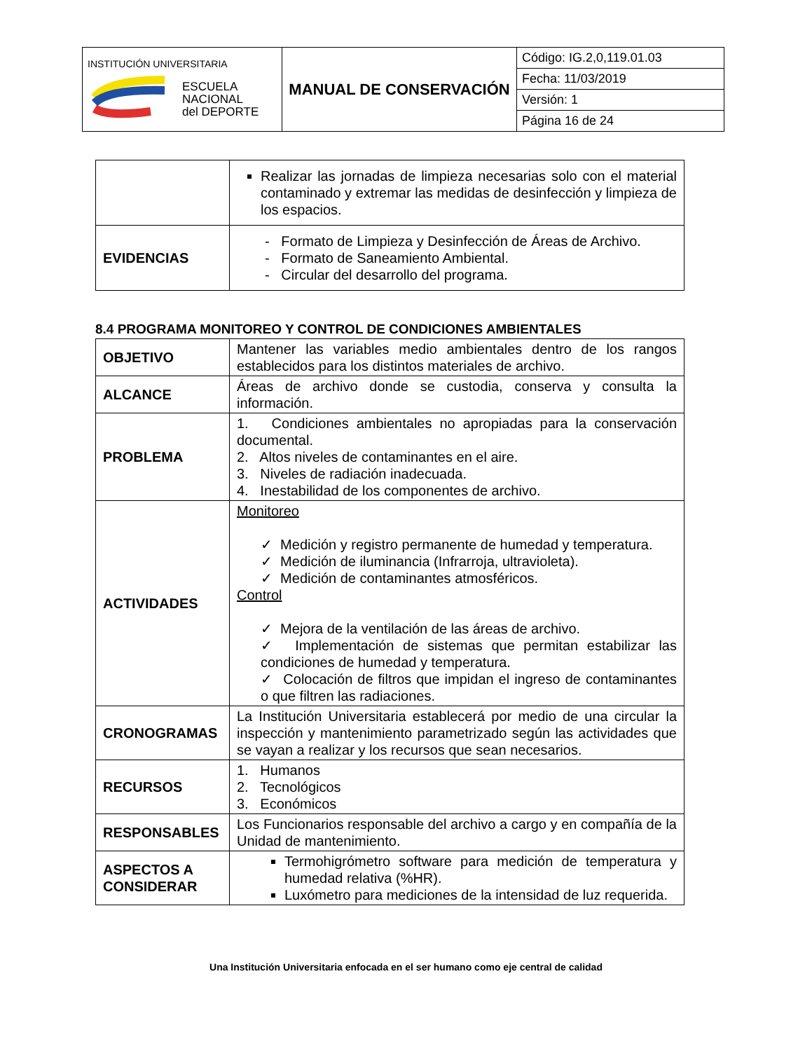| INSTITUCIÓN UNIVERSITARIA ESCUELA NACIONAL del DEPORTE | MANUAL DE CONSERVACIÓN | Código: IG.2,0,119.01.03 |
| | | Fecha: 11/03/2019 |
| | | Versión: 1 |
| | | Página 16 de 24 |
| | Realizar las jornadas de limpieza necesarias solo con el material contaminado y extremar las medidas de desinfección y limpieza de los espacios. |
| EVIDENCIAS | - Formato de Limpieza y Desinfección de Áreas de Archivo. - Formato de Saneamiento Ambiental. - Circular del desarrollo del programa. |
8.4 PROGRAMA MONITOREO Y CONTROL DE CONDICIONES AMBIENTALES
| OBJETIVO | Mantener las variables medio ambientales dentro de los rangos establecidos para los distintos materiales de archivo. |
| ALCANCE | Áreas de archivo donde se custodia, conserva y consulta la información. |
| PROBLEMA | 1. Condiciones ambientales no apropiadas para la conservación documental. 2. Altos niveles de contaminantes en el aire. 3. Niveles de radiación inadecuada. 4. Inestabilidad de los componentes de archivo. |
| ACTIVIDADES | Monitoreo ✓ Medición y registro permanente de humedad y temperatura. ✓ Medición de iluminancia (Infrarroja, ultravioleta). ✓ Medición de contaminantes atmosféricos. Control ✓ Mejora de la ventilación de las áreas de archivo. ✓ Implementación de sistemas que permitan estabilizar las condiciones de humedad y temperatura. ✓ Colocación de filtros que impidan el ingreso de contaminantes o que filtren las radiaciones. |
| CRONOGRAMAS | La Institución Universitaria establecerá por medio de una circular la inspección y mantenimiento parametrizado según las actividades que se vayan a realizar y los recursos que sean necesarios. |
| RECURSOS | 1. Humanos 2. Tecnológicos 3. Económicos |
| RESPONSABLES | Los Funcionarios responsable del archivo a cargo y en compañía de la Unidad de mantenimiento. |
| ASPECTOS A CONSIDERAR | Termohigrómetro software para medición de temperatura y humedad relativa (%HR). Luxómetro para mediciones de la intensidad de luz requerida. |
Una Institución Universitaria enfocada en el ser humano como eje central de calidad